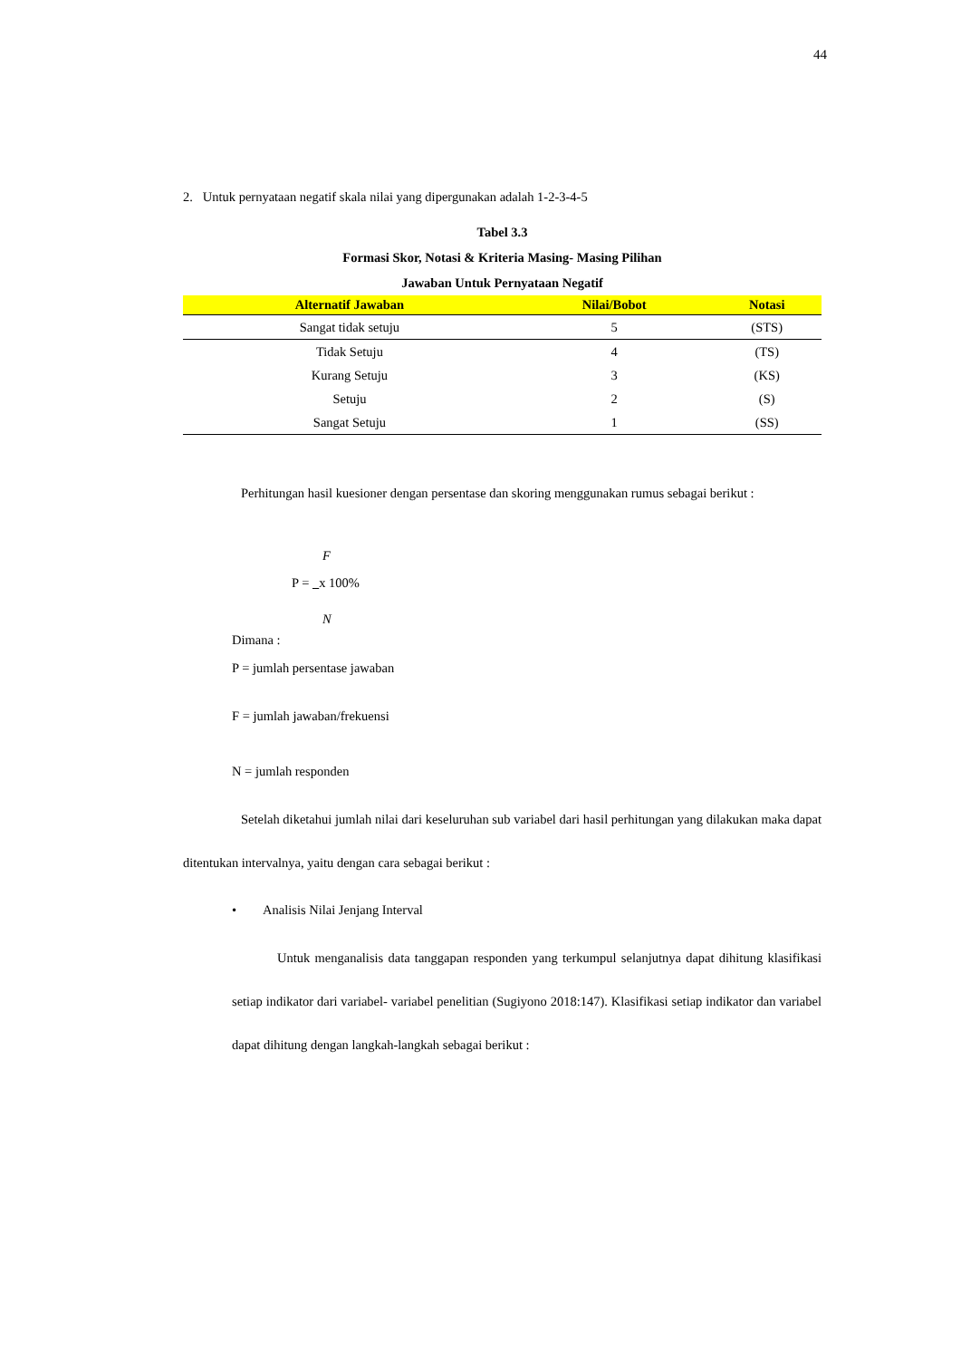44
2. Untuk pernyataan negatif skala nilai yang dipergunakan adalah 1-2-3-4-5
Tabel 3.3
Formasi Skor, Notasi & Kriteria Masing- Masing Pilihan
Jawaban Untuk Pernyataan Negatif
| Alternatif Jawaban | Nilai/Bobot | Notasi |
| --- | --- | --- |
| Sangat tidak setuju | 5 | (STS) |
| Tidak Setuju | 4 | (TS) |
| Kurang Setuju | 3 | (KS) |
| Setuju | 2 | (S) |
| Sangat Setuju | 1 | (SS) |
Perhitungan hasil kuesioner dengan persentase dan skoring menggunakan rumus sebagai berikut :
F
P = x 100%
N
Dimana :
P = jumlah persentase jawaban
F = jumlah jawaban/frekuensi
N = jumlah responden
Setelah diketahui jumlah nilai dari keseluruhan sub variabel dari hasil perhitungan yang dilakukan maka dapat ditentukan intervalnya, yaitu dengan cara sebagai berikut :
• Analisis Nilai Jenjang Interval
Untuk menganalisis data tanggapan responden yang terkumpul selanjutnya dapat dihitung klasifikasi setiap indikator dari variabel- variabel penelitian (Sugiyono 2018:147). Klasifikasi setiap indikator dan variabel dapat dihitung dengan langkah-langkah sebagai berikut :